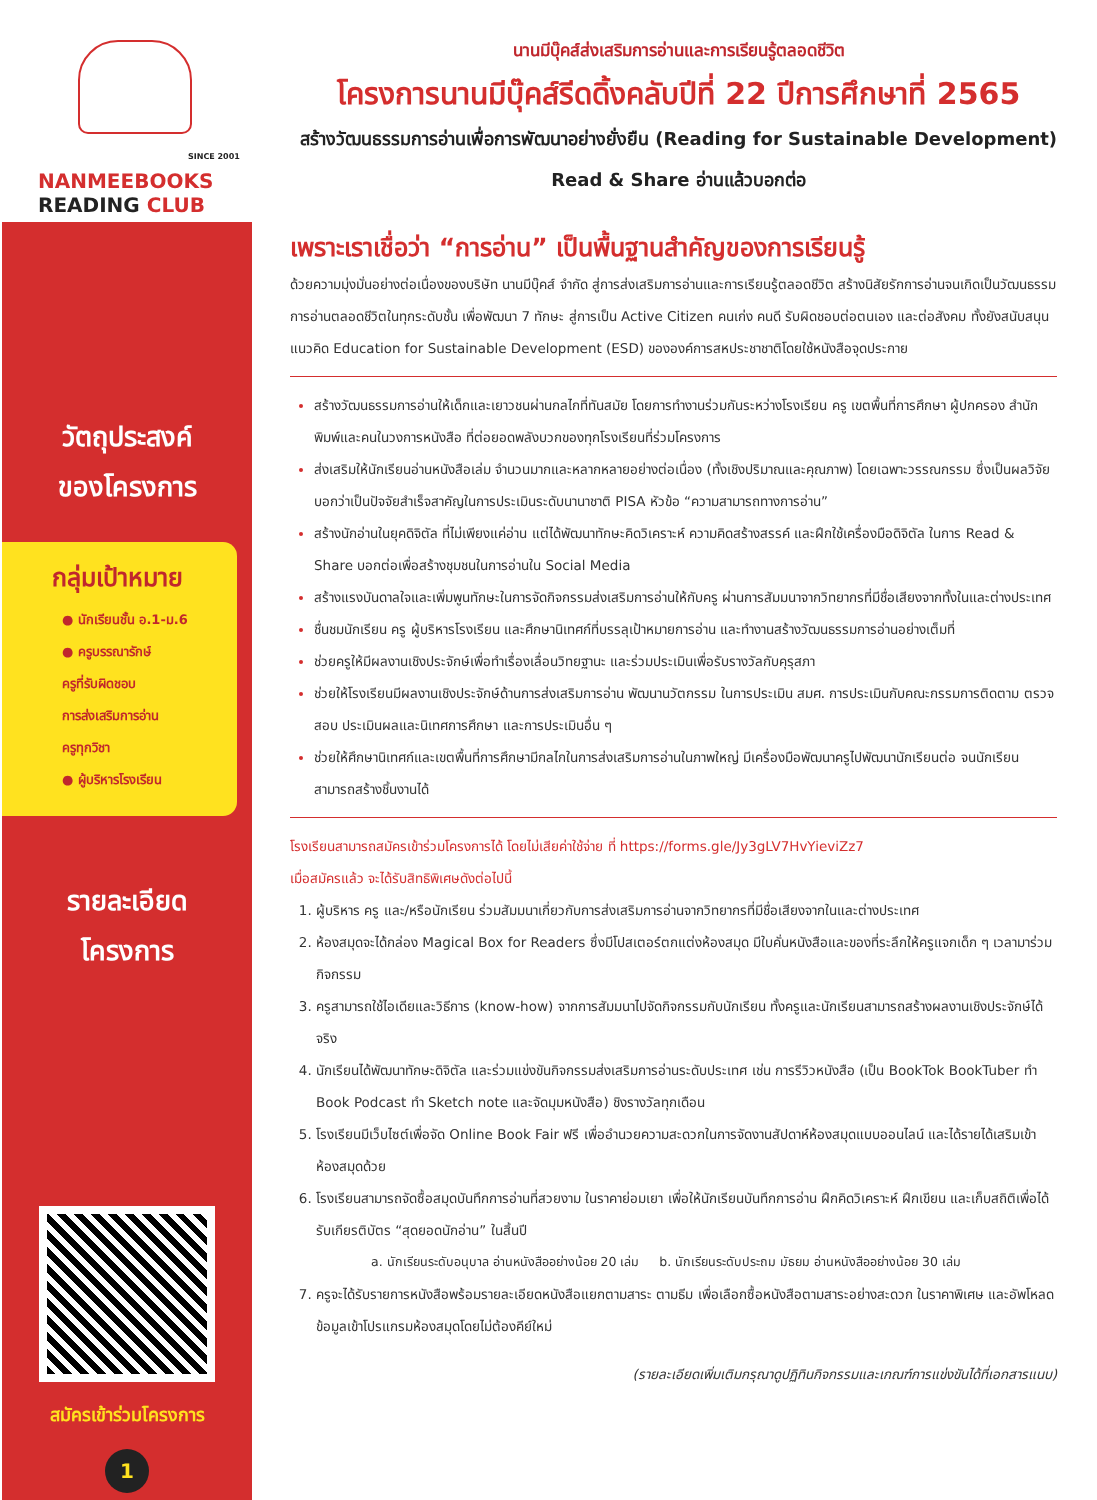SINCE 2001
NANMEEBOOKS
READING CLUB
นานมีบุ๊คส์ส่งเสริมการอ่านและการเรียนรู้ตลอดชีวิต
โครงการนานมีบุ๊คส์รีดดิ้งคลับปีที่ 22 ปีการศึกษาที่ 2565
สร้างวัฒนธรรมการอ่านเพื่อการพัฒนาอย่างยั่งยืน (Reading for Sustainable Development)
Read & Share อ่านแล้วบอกต่อ
วัตถุประสงค์
ของโครงการ
กลุ่มเป้าหมาย
● นักเรียนชั้น อ.1-ม.6
● ครูบรรณารักษ์
ครูที่รับผิดชอบ
การส่งเสริมการอ่าน
ครูทุกวิชา
● ผู้บริหารโรงเรียน
รายละเอียด
โครงการ
สมัครเข้าร่วมโครงการ
1
เพราะเราเชื่อว่า “การอ่าน” เป็นพื้นฐานสำคัญของการเรียนรู้
ด้วยความมุ่งมั่นอย่างต่อเนื่องของบริษัท นานมีบุ๊คส์ จำกัด สู่การส่งเสริมการอ่านและการเรียนรู้ตลอดชีวิต สร้างนิสัยรักการอ่านจนเกิดเป็นวัฒนธรรมการอ่านตลอดชีวิตในทุกระดับชั้น เพื่อพัฒนา 7 ทักษะ สู่การเป็น Active Citizen คนเก่ง คนดี รับผิดชอบต่อตนเอง และต่อสังคม ทั้งยังสนับสนุนแนวคิด Education for Sustainable Development (ESD) ขององค์การสหประชาชาติโดยใช้หนังสือจุดประกาย
สร้างวัฒนธรรมการอ่านให้เด็กและเยาวชนผ่านกลไกที่ทันสมัย โดยการทำงานร่วมกันระหว่างโรงเรียน ครู เขตพื้นที่การศึกษา ผู้ปกครอง สำนักพิมพ์และคนในวงการหนังสือ ที่ต่อยอดพลังบวกของทุกโรงเรียนที่ร่วมโครงการ
ส่งเสริมให้นักเรียนอ่านหนังสือเล่ม จำนวนมากและหลากหลายอย่างต่อเนื่อง (ทั้งเชิงปริมาณและคุณภาพ) โดยเฉพาะวรรณกรรม ซึ่งเป็นผลวิจัยบอกว่าเป็นปัจจัยสำเร็จสาคัญในการประเมินระดับนานาชาติ PISA หัวข้อ “ความสามารถทางการอ่าน”
สร้างนักอ่านในยุคดิจิตัล ที่ไม่เพียงแค่อ่าน แต่ได้พัฒนาทักษะคิดวิเคราะห์ ความคิดสร้างสรรค์ และฝึกใช้เครื่องมือดิจิตัล ในการ Read & Share บอกต่อเพื่อสร้างชุมชนในการอ่านใน Social Media
สร้างแรงบันดาลใจและเพิ่มพูนทักษะในการจัดกิจกรรมส่งเสริมการอ่านให้กับครู ผ่านการสัมมนาจากวิทยากรที่มีชื่อเสียงจากทั้งในและต่างประเทศ
ชื่นชมนักเรียน ครู ผู้บริหารโรงเรียน และศึกษานิเทศก์ที่บรรลุเป้าหมายการอ่าน และทำงานสร้างวัฒนธรรมการอ่านอย่างเต็มที่
ช่วยครูให้มีผลงานเชิงประจักษ์เพื่อทำเรื่องเลื่อนวิทยฐานะ และร่วมประเมินเพื่อรับรางวัลกับคุรุสภา
ช่วยให้โรงเรียนมีผลงานเชิงประจักษ์ด้านการส่งเสริมการอ่าน พัฒนานวัตกรรม ในการประเมิน สมศ. การประเมินกับคณะกรรมการติดตาม ตรวจสอบ ประเมินผลและนิเทศการศึกษา และการประเมินอื่น ๆ
ช่วยให้ศึกษานิเทศก์และเขตพื้นที่การศึกษามีกลไกในการส่งเสริมการอ่านในภาพใหญ่ มีเครื่องมือพัฒนาครูไปพัฒนานักเรียนต่อ จนนักเรียนสามารถสร้างชิ้นงานได้
โรงเรียนสามารถสมัครเข้าร่วมโครงการได้ โดยไม่เสียค่าใช้จ่าย ที่ https://forms.gle/Jy3gLV7HvYieviZz7
เมื่อสมัครแล้ว จะได้รับสิทธิพิเศษดังต่อไปนี้
ผู้บริหาร ครู และ/หรือนักเรียน ร่วมสัมมนาเกี่ยวกับการส่งเสริมการอ่านจากวิทยากรที่มีชื่อเสียงจากในและต่างประเทศ
ห้องสมุดจะได้กล่อง Magical Box for Readers ซึ่งมีโปสเตอร์ตกแต่งห้องสมุด มีใบคั่นหนังสือและของที่ระลึกให้ครูแจกเด็ก ๆ เวลามาร่วมกิจกรรม
ครูสามารถใช้ไอเดียและวิธีการ (know-how) จากการสัมมนาไปจัดกิจกรรมกับนักเรียน ทั้งครูและนักเรียนสามารถสร้างผลงานเชิงประจักษ์ได้จริง
นักเรียนได้พัฒนาทักษะดิจิตัล และร่วมแข่งขันกิจกรรมส่งเสริมการอ่านระดับประเทศ เช่น การรีวิวหนังสือ (เป็น BookTok BookTuber ทำ Book Podcast ทำ Sketch note และจัดมุมหนังสือ) ชิงรางวัลทุกเดือน
โรงเรียนมีเว็บไซต์เพื่อจัด Online Book Fair ฟรี เพื่ออำนวยความสะดวกในการจัดงานสัปดาห์ห้องสมุดแบบออนไลน์ และได้รายได้เสริมเข้าห้องสมุดด้วย
โรงเรียนสามารถจัดซื้อสมุดบันทึกการอ่านที่สวยงาม ในราคาย่อมเยา เพื่อให้นักเรียนบันทึกการอ่าน ฝึกคิดวิเคราะห์ ฝึกเขียน และเก็บสถิติเพื่อได้รับเกียรติบัตร “สุดยอดนักอ่าน” ในสิ้นปี
a. นักเรียนระดับอนุบาล อ่านหนังสืออย่างน้อย 20 เล่ม b. นักเรียนระดับประถม มัธยม อ่านหนังสืออย่างน้อย 30 เล่ม
ครูจะได้รับรายการหนังสือพร้อมรายละเอียดหนังสือแยกตามสาระ ตามธีม เพื่อเลือกซื้อหนังสือตามสาระอย่างสะดวก ในราคาพิเศษ และอัพโหลดข้อมูลเข้าโปรแกรมห้องสมุดโดยไม่ต้องคีย์ใหม่
(รายละเอียดเพิ่มเติมกรุณาดูปฏิทินกิจกรรมและเกณฑ์การแข่งขันได้ที่เอกสารแนบ)